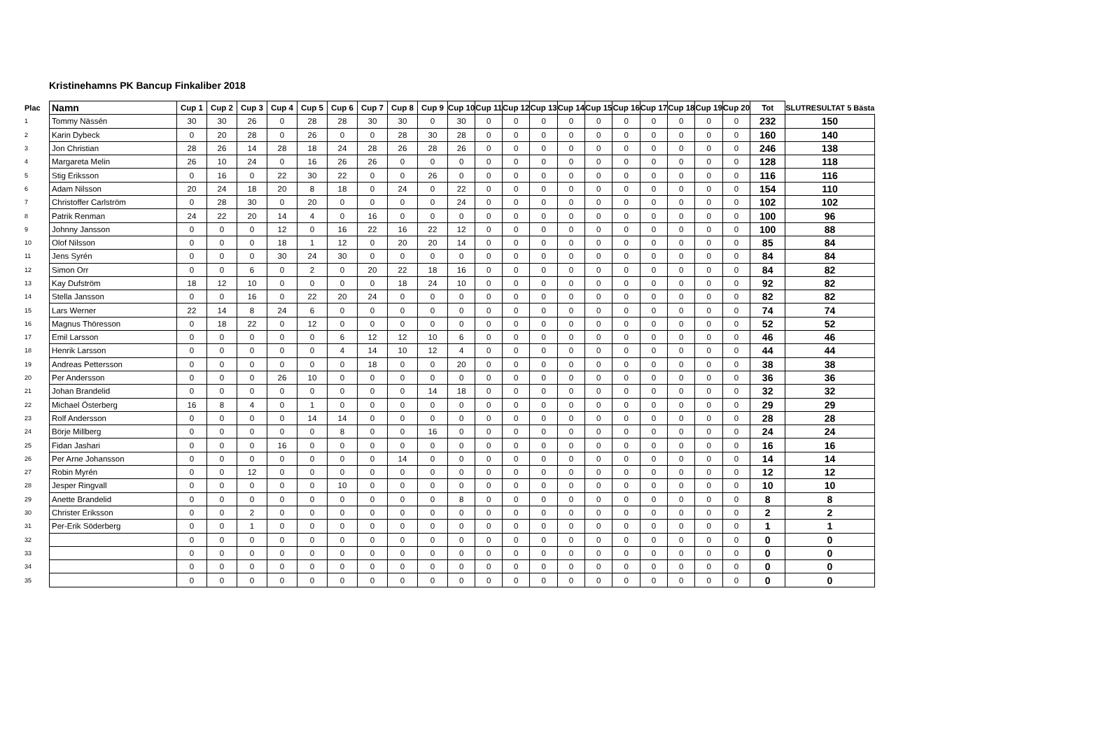Kristinehamns PK Bancup Finkaliber 2018
| Plac | Namn | Cup 1 | Cup 2 | Cup 3 | Cup 4 | Cup 5 | Cup 6 | Cup 7 | Cup 8 | Cup 9 | Cup 10 | Cup 11 | Cup 12 | Cup 13 | Cup 14 | Cup 15 | Cup 16 | Cup 17 | Cup 18 | Cup 19 | Cup 20 | Tot | SLUTRESULTAT 5 Bästa |
| --- | --- | --- | --- | --- | --- | --- | --- | --- | --- | --- | --- | --- | --- | --- | --- | --- | --- | --- | --- | --- | --- | --- | --- |
| 1 | Tommy Nässén | 30 | 30 | 26 | 0 | 28 | 28 | 30 | 30 | 0 | 30 | 0 | 0 | 0 | 0 | 0 | 0 | 0 | 0 | 0 | 0 | 232 | 150 |
| 2 | Karin Dybeck | 0 | 20 | 28 | 0 | 26 | 0 | 0 | 28 | 30 | 28 | 0 | 0 | 0 | 0 | 0 | 0 | 0 | 0 | 0 | 0 | 160 | 140 |
| 3 | Jon Christian | 28 | 26 | 14 | 28 | 18 | 24 | 28 | 26 | 28 | 26 | 0 | 0 | 0 | 0 | 0 | 0 | 0 | 0 | 0 | 0 | 246 | 138 |
| 4 | Margareta Melin | 26 | 10 | 24 | 0 | 16 | 26 | 26 | 0 | 0 | 0 | 0 | 0 | 0 | 0 | 0 | 0 | 0 | 0 | 0 | 0 | 128 | 118 |
| 5 | Stig Eriksson | 0 | 16 | 0 | 22 | 30 | 22 | 0 | 0 | 26 | 0 | 0 | 0 | 0 | 0 | 0 | 0 | 0 | 0 | 0 | 0 | 116 | 116 |
| 6 | Adam Nilsson | 20 | 24 | 18 | 20 | 8 | 18 | 0 | 24 | 0 | 22 | 0 | 0 | 0 | 0 | 0 | 0 | 0 | 0 | 0 | 0 | 154 | 110 |
| 7 | Christoffer Carlström | 0 | 28 | 30 | 0 | 20 | 0 | 0 | 0 | 0 | 24 | 0 | 0 | 0 | 0 | 0 | 0 | 0 | 0 | 0 | 0 | 102 | 102 |
| 8 | Patrik Renman | 24 | 22 | 20 | 14 | 4 | 0 | 16 | 0 | 0 | 0 | 0 | 0 | 0 | 0 | 0 | 0 | 0 | 0 | 0 | 0 | 100 | 96 |
| 9 | Johnny Jansson | 0 | 0 | 0 | 12 | 0 | 16 | 22 | 16 | 22 | 12 | 0 | 0 | 0 | 0 | 0 | 0 | 0 | 0 | 0 | 0 | 100 | 88 |
| 10 | Olof Nilsson | 0 | 0 | 0 | 18 | 1 | 12 | 0 | 20 | 20 | 14 | 0 | 0 | 0 | 0 | 0 | 0 | 0 | 0 | 0 | 0 | 85 | 84 |
| 11 | Jens Syrén | 0 | 0 | 0 | 30 | 24 | 30 | 0 | 0 | 0 | 0 | 0 | 0 | 0 | 0 | 0 | 0 | 0 | 0 | 0 | 0 | 84 | 84 |
| 12 | Simon Orr | 0 | 0 | 6 | 0 | 2 | 0 | 20 | 22 | 18 | 16 | 0 | 0 | 0 | 0 | 0 | 0 | 0 | 0 | 0 | 0 | 84 | 82 |
| 13 | Kay Dufström | 18 | 12 | 10 | 0 | 0 | 0 | 0 | 18 | 24 | 10 | 0 | 0 | 0 | 0 | 0 | 0 | 0 | 0 | 0 | 0 | 92 | 82 |
| 14 | Stella Jansson | 0 | 0 | 16 | 0 | 22 | 20 | 24 | 0 | 0 | 0 | 0 | 0 | 0 | 0 | 0 | 0 | 0 | 0 | 0 | 0 | 82 | 82 |
| 15 | Lars Werner | 22 | 14 | 8 | 24 | 6 | 0 | 0 | 0 | 0 | 0 | 0 | 0 | 0 | 0 | 0 | 0 | 0 | 0 | 0 | 0 | 74 | 74 |
| 16 | Magnus Thöresson | 0 | 18 | 22 | 0 | 12 | 0 | 0 | 0 | 0 | 0 | 0 | 0 | 0 | 0 | 0 | 0 | 0 | 0 | 0 | 0 | 52 | 52 |
| 17 | Emil Larsson | 0 | 0 | 0 | 0 | 0 | 6 | 12 | 12 | 10 | 6 | 0 | 0 | 0 | 0 | 0 | 0 | 0 | 0 | 0 | 0 | 46 | 46 |
| 18 | Henrik Larsson | 0 | 0 | 0 | 0 | 0 | 4 | 14 | 10 | 12 | 4 | 0 | 0 | 0 | 0 | 0 | 0 | 0 | 0 | 0 | 0 | 44 | 44 |
| 19 | Andreas Pettersson | 0 | 0 | 0 | 0 | 0 | 0 | 18 | 0 | 0 | 20 | 0 | 0 | 0 | 0 | 0 | 0 | 0 | 0 | 0 | 0 | 38 | 38 |
| 20 | Per Andersson | 0 | 0 | 0 | 26 | 10 | 0 | 0 | 0 | 0 | 0 | 0 | 0 | 0 | 0 | 0 | 0 | 0 | 0 | 0 | 0 | 36 | 36 |
| 21 | Johan Brandelid | 0 | 0 | 0 | 0 | 0 | 0 | 0 | 0 | 14 | 18 | 0 | 0 | 0 | 0 | 0 | 0 | 0 | 0 | 0 | 0 | 32 | 32 |
| 22 | Michael Österberg | 16 | 8 | 4 | 0 | 1 | 0 | 0 | 0 | 0 | 0 | 0 | 0 | 0 | 0 | 0 | 0 | 0 | 0 | 0 | 0 | 29 | 29 |
| 23 | Rolf Andersson | 0 | 0 | 0 | 0 | 14 | 14 | 0 | 0 | 0 | 0 | 0 | 0 | 0 | 0 | 0 | 0 | 0 | 0 | 0 | 0 | 28 | 28 |
| 24 | Börje Millberg | 0 | 0 | 0 | 0 | 0 | 8 | 0 | 0 | 16 | 0 | 0 | 0 | 0 | 0 | 0 | 0 | 0 | 0 | 0 | 0 | 24 | 24 |
| 25 | Fidan Jashari | 0 | 0 | 0 | 16 | 0 | 0 | 0 | 0 | 0 | 0 | 0 | 0 | 0 | 0 | 0 | 0 | 0 | 0 | 0 | 0 | 16 | 16 |
| 26 | Per Arne Johansson | 0 | 0 | 0 | 0 | 0 | 0 | 0 | 14 | 0 | 0 | 0 | 0 | 0 | 0 | 0 | 0 | 0 | 0 | 0 | 0 | 14 | 14 |
| 27 | Robin Myrén | 0 | 0 | 12 | 0 | 0 | 0 | 0 | 0 | 0 | 0 | 0 | 0 | 0 | 0 | 0 | 0 | 0 | 0 | 0 | 0 | 12 | 12 |
| 28 | Jesper Ringvall | 0 | 0 | 0 | 0 | 0 | 10 | 0 | 0 | 0 | 0 | 0 | 0 | 0 | 0 | 0 | 0 | 0 | 0 | 0 | 0 | 10 | 10 |
| 29 | Anette Brandelid | 0 | 0 | 0 | 0 | 0 | 0 | 0 | 0 | 0 | 8 | 0 | 0 | 0 | 0 | 0 | 0 | 0 | 0 | 0 | 0 | 8 | 8 |
| 30 | Christer Eriksson | 0 | 0 | 2 | 0 | 0 | 0 | 0 | 0 | 0 | 0 | 0 | 0 | 0 | 0 | 0 | 0 | 0 | 0 | 0 | 0 | 2 | 2 |
| 31 | Per-Erik Söderberg | 0 | 0 | 1 | 0 | 0 | 0 | 0 | 0 | 0 | 0 | 0 | 0 | 0 | 0 | 0 | 0 | 0 | 0 | 0 | 0 | 1 | 1 |
| 32 | | 0 | 0 | 0 | 0 | 0 | 0 | 0 | 0 | 0 | 0 | 0 | 0 | 0 | 0 | 0 | 0 | 0 | 0 | 0 | 0 | 0 | 0 |
| 33 | | 0 | 0 | 0 | 0 | 0 | 0 | 0 | 0 | 0 | 0 | 0 | 0 | 0 | 0 | 0 | 0 | 0 | 0 | 0 | 0 | 0 | 0 |
| 34 | | 0 | 0 | 0 | 0 | 0 | 0 | 0 | 0 | 0 | 0 | 0 | 0 | 0 | 0 | 0 | 0 | 0 | 0 | 0 | 0 | 0 | 0 |
| 35 | | 0 | 0 | 0 | 0 | 0 | 0 | 0 | 0 | 0 | 0 | 0 | 0 | 0 | 0 | 0 | 0 | 0 | 0 | 0 | 0 | 0 | 0 |